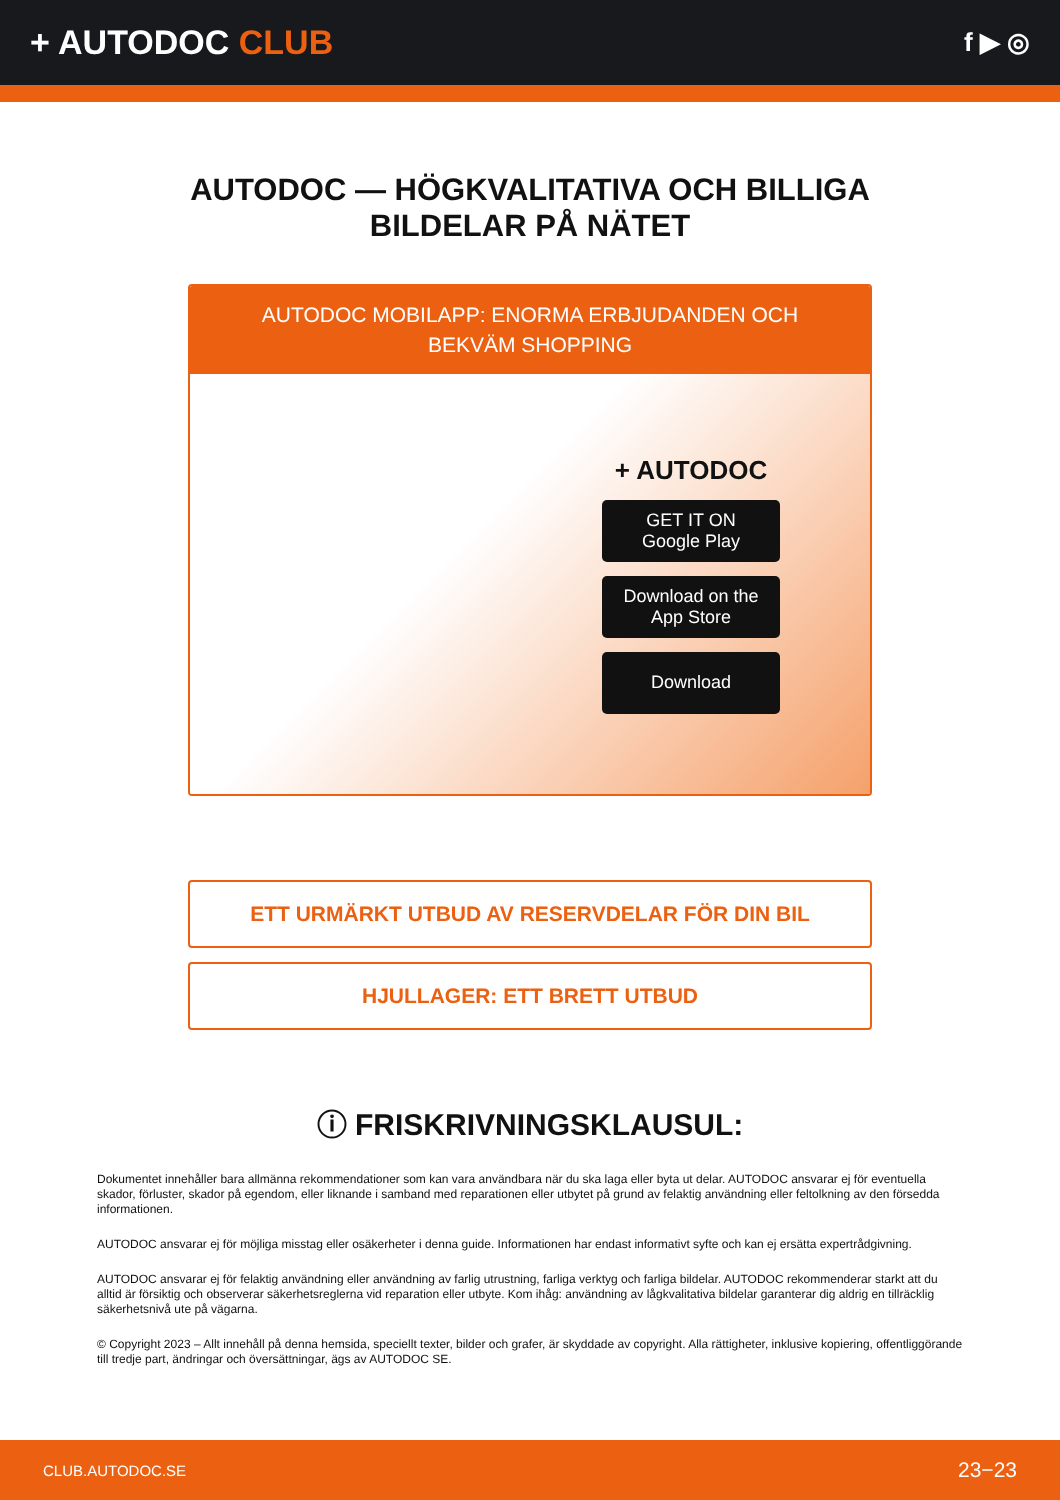+ AUTODOC CLUB
f ▶ ◎
AUTODOC — HÖGKVALITATIVA OCH BILLIGA
BILDELAR PÅ NÄTET
AUTODOC MOBILAPP: ENORMA ERBJUDANDEN OCH BEKVÄM SHOPPING
+ AUTODOC
GET IT ON
Google Play
Download on the
App Store
Download
ETT URMÄRKT UTBUD AV RESERVDELAR FÖR DIN BIL
HJULLAGER: ETT BRETT UTBUD
ⓘ FRISKRIVNINGSKLAUSUL:
Dokumentet innehåller bara allmänna rekommendationer som kan vara användbara när du ska laga eller byta ut delar. AUTODOC ansvarar ej för eventuella skador, förluster, skador på egendom, eller liknande i samband med reparationen eller utbytet på grund av felaktig användning eller feltolkning av den försedda informationen.
AUTODOC ansvarar ej för möjliga misstag eller osäkerheter i denna guide. Informationen har endast informativt syfte och kan ej ersätta expertrådgivning.
AUTODOC ansvarar ej för felaktig användning eller användning av farlig utrustning, farliga verktyg och farliga bildelar. AUTODOC rekommenderar starkt att du alltid är försiktig och observerar säkerhetsreglerna vid reparation eller utbyte. Kom ihåg: användning av lågkvalitativa bildelar garanterar dig aldrig en tillräcklig säkerhetsnivå ute på vägarna.
© Copyright 2023 – Allt innehåll på denna hemsida, speciellt texter, bilder och grafer, är skyddade av copyright. Alla rättigheter, inklusive kopiering, offentliggörande till tredje part, ändringar och översättningar, ägs av AUTODOC SE.
CLUB.AUTODOC.SE 23−23